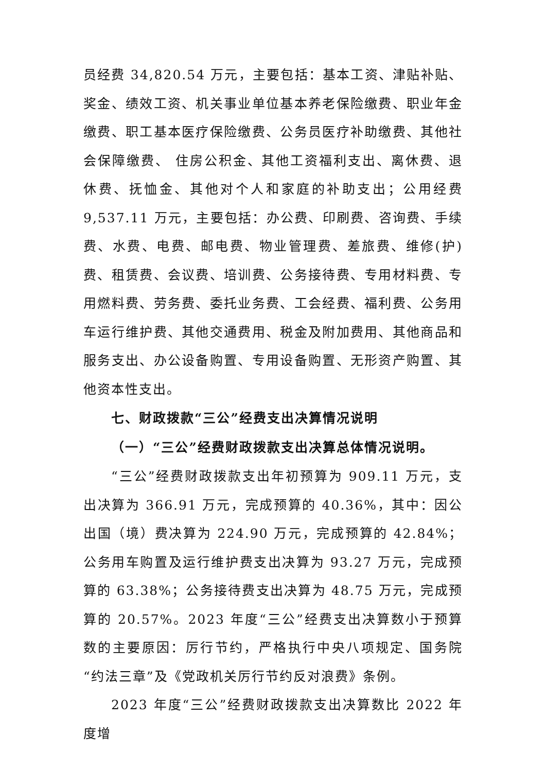员经费 34,820.54 万元，主要包括：基本工资、津贴补贴、奖金、绩效工资、机关事业单位基本养老保险缴费、职业年金缴费、职工基本医疗保险缴费、公务员医疗补助缴费、其他社会保障缴费、 住房公积金、其他工资福利支出、离休费、退休费、抚恤金、其他对个人和家庭的补助支出；公用经费 9,537.11 万元，主要包括：办公费、印刷费、咨询费、手续费、水费、电费、邮电费、物业管理费、差旅费、维修(护)费、租赁费、会议费、培训费、公务接待费、专用材料费、专用燃料费、劳务费、委托业务费、工会经费、福利费、公务用车运行维护费、其他交通费用、税金及附加费用、其他商品和服务支出、办公设备购置、专用设备购置、无形资产购置、其他资本性支出。
七、财政拨款“三公”经费支出决算情况说明
（一）“三公”经费财政拨款支出决算总体情况说明。
“三公”经费财政拨款支出年初预算为 909.11 万元，支出决算为 366.91 万元，完成预算的 40.36%，其中：因公出国（境）费决算为 224.90 万元，完成预算的 42.84%；公务用车购置及运行维护费支出决算为 93.27 万元，完成预算的 63.38%；公务接待费支出决算为 48.75 万元，完成预算的 20.57%。2023 年度“三公”经费支出决算数小于预算数的主要原因：厉行节约，严格执行中央八项规定、国务院“约法三章”及《党政机关厉行节约反对浪费》条例。
2023 年度“三公”经费财政拨款支出决算数比 2022 年度增